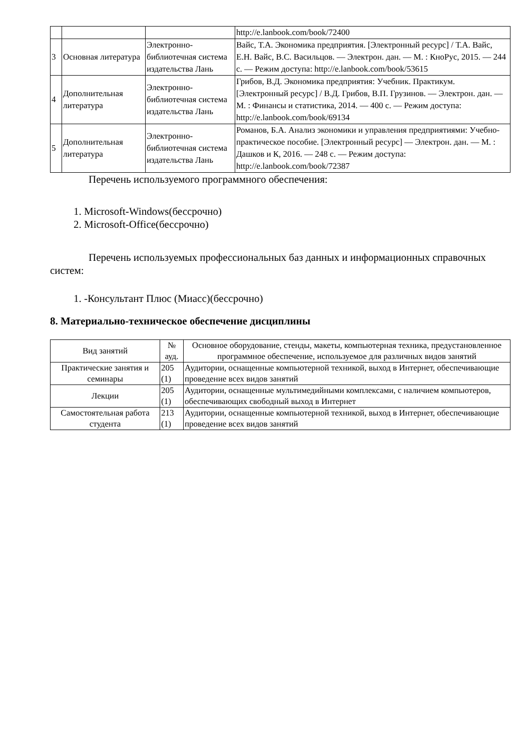| | | | http://e.lanbook.com/book/72400 |
| 3 | Основная литература | Электронно-библиотечная система издательства Лань | Вайс, Т.А. Экономика предприятия. [Электронный ресурс] / Т.А. Вайс, Е.Н. Вайс, В.С. Васильцов. — Электрон. дан. — М. : КноРус, 2015. — 244 с. — Режим доступа: http://e.lanbook.com/book/53615 |
| 4 | Дополнительная литература | Электронно-библиотечная система издательства Лань | Грибов, В.Д. Экономика предприятия: Учебник. Практикум. [Электронный ресурс] / В.Д. Грибов, В.П. Грузинов. — Электрон. дан. — М. : Финансы и статистика, 2014. — 400 с. — Режим доступа: http://e.lanbook.com/book/69134 |
| 5 | Дополнительная литература | Электронно-библиотечная система издательства Лань | Романов, Б.А. Анализ экономики и управления предприятиями: Учебно-практическое пособие. [Электронный ресурс] — Электрон. дан. — М. : Дашков и К, 2016. — 248 с. — Режим доступа: http://e.lanbook.com/book/72387 |
Перечень используемого программного обеспечения:
1. Microsoft-Windows(бессрочно)
2. Microsoft-Office(бессрочно)
Перечень используемых профессиональных баз данных и информационных справочных систем:
1. -Консультант Плюс (Миасс)(бессрочно)
8. Материально-техническое обеспечение дисциплины
| Вид занятий | № ауд. | Основное оборудование, стенды, макеты, компьютерная техника, предустановленное программное обеспечение, используемое для различных видов занятий |
| --- | --- | --- |
| Практические занятия и семинары | 205 (1) | Аудитории, оснащенные компьютерной техникой, выход в Интернет, обеспечивающие проведение всех видов занятий |
| Лекции | 205 (1) | Аудитории, оснащенные мультимедийными комплексами, с наличием компьютеров, обеспечивающих свободный выход в Интернет |
| Самостоятельная работа студента | 213 (1) | Аудитории, оснащенные компьютерной техникой, выход в Интернет, обеспечивающие проведение всех видов занятий |